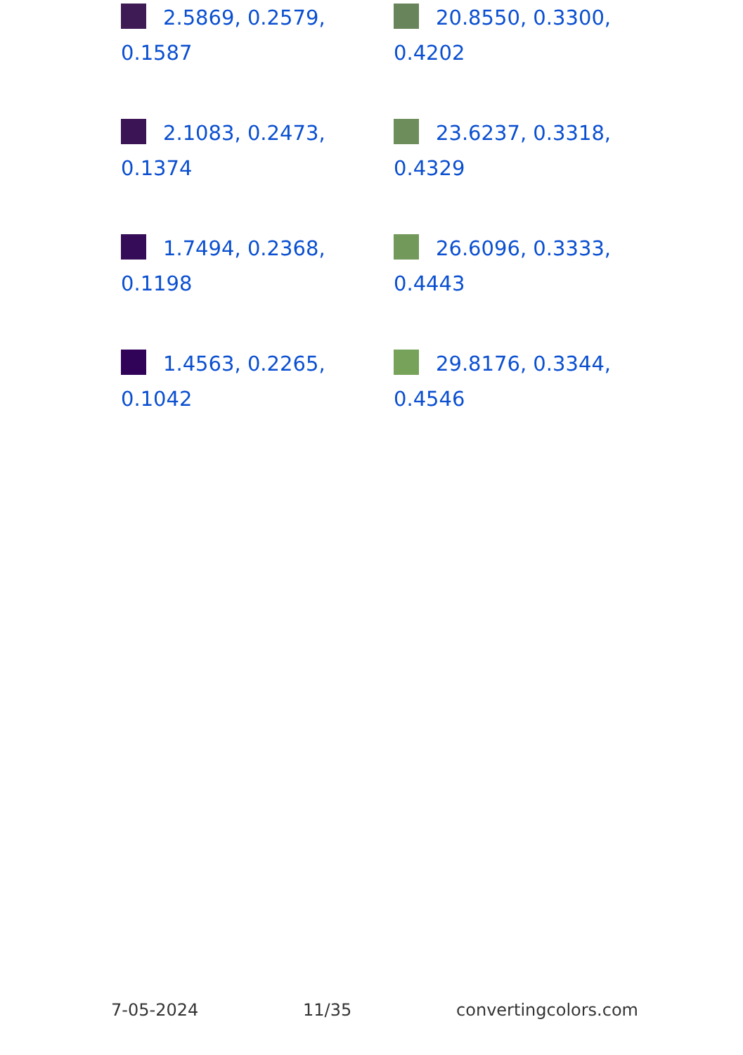2.5869, 0.2579,
0.1587
20.8550, 0.3300,
0.4202
2.1083, 0.2473,
0.1374
23.6237, 0.3318,
0.4329
1.7494, 0.2368,
0.1198
26.6096, 0.3333,
0.4443
1.4563, 0.2265,
0.1042
29.8176, 0.3344,
0.4546
7-05-2024 11/35 convertingcolors.com